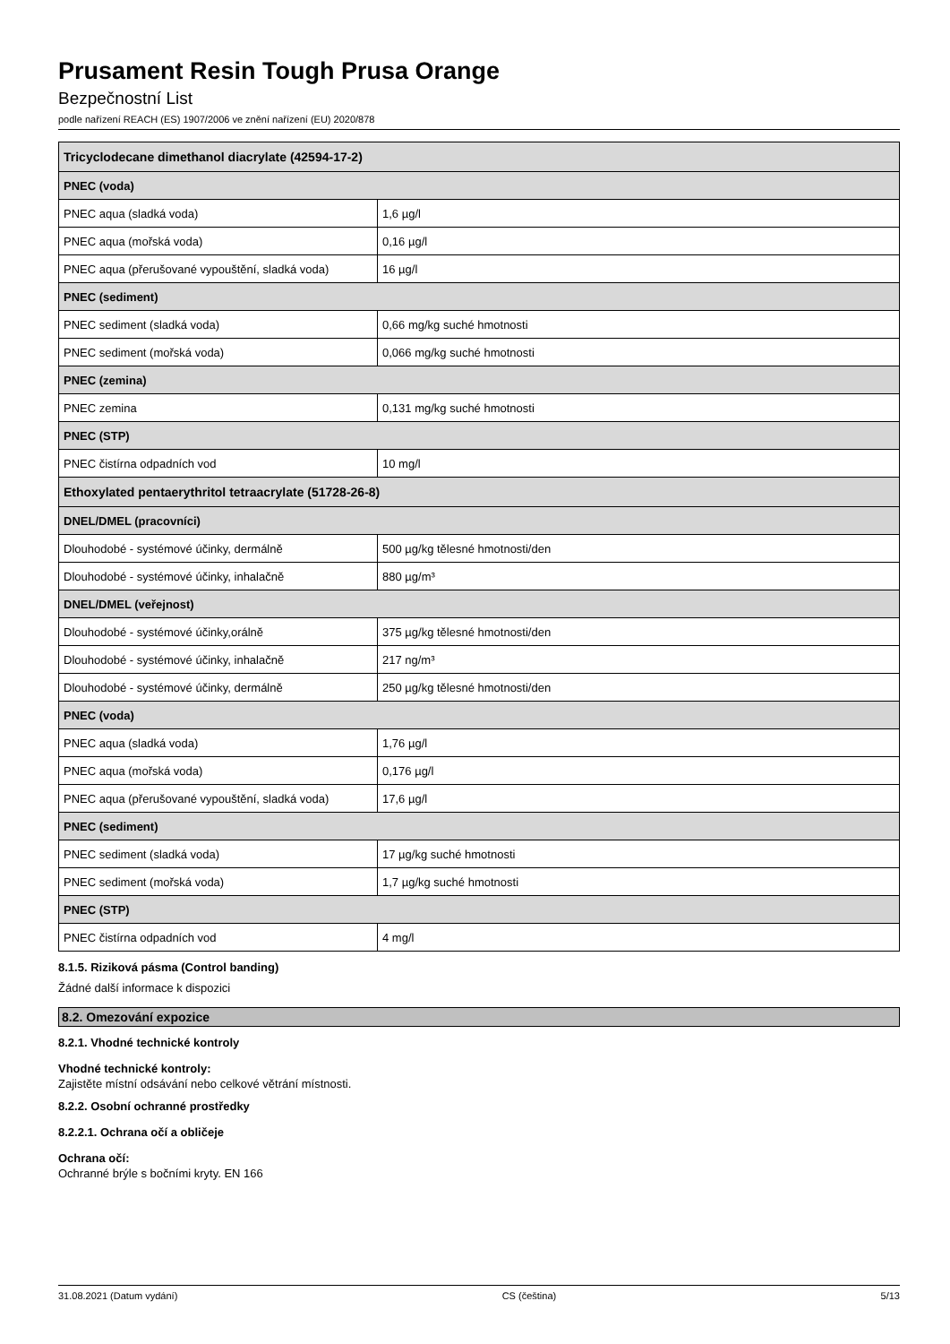Prusament Resin Tough Prusa Orange
Bezpečnostní List
podle nařízení REACH (ES) 1907/2006 ve znění nařízení (EU) 2020/878
| Tricyclodecane dimethanol diacrylate (42594-17-2) | |
| --- | --- |
| PNEC (voda) | |
| PNEC aqua (sladká voda) | 1,6 µg/l |
| PNEC aqua (mořská voda) | 0,16 µg/l |
| PNEC aqua (přerušované vypouštění, sladká voda) | 16 µg/l |
| PNEC (sediment) | |
| PNEC sediment (sladká voda) | 0,66 mg/kg suché hmotnosti |
| PNEC sediment (mořská voda) | 0,066 mg/kg suché hmotnosti |
| PNEC (zemina) | |
| PNEC zemina | 0,131 mg/kg suché hmotnosti |
| PNEC (STP) | |
| PNEC čistírna odpadních vod | 10 mg/l |
| Ethoxylated pentaerythritol tetraacrylate (51728-26-8) | |
| DNEL/DMEL (pracovníci) | |
| Dlouhodobé - systémové účinky, dermálně | 500 µg/kg tělesné hmotnosti/den |
| Dlouhodobé - systémové účinky, inhalačně | 880 µg/m³ |
| DNEL/DMEL (veřejnost) | |
| Dlouhodobé - systémové účinky,orálně | 375 µg/kg tělesné hmotnosti/den |
| Dlouhodobé - systémové účinky, inhalačně | 217 ng/m³ |
| Dlouhodobé - systémové účinky, dermálně | 250 µg/kg tělesné hmotnosti/den |
| PNEC (voda) | |
| PNEC aqua (sladká voda) | 1,76 µg/l |
| PNEC aqua (mořská voda) | 0,176 µg/l |
| PNEC aqua (přerušované vypouštění, sladká voda) | 17,6 µg/l |
| PNEC (sediment) | |
| PNEC sediment (sladká voda) | 17 µg/kg suché hmotnosti |
| PNEC sediment (mořská voda) | 1,7 µg/kg suché hmotnosti |
| PNEC (STP) | |
| PNEC čistírna odpadních vod | 4 mg/l |
8.1.5. Riziková pásma (Control banding)
Žádné další informace k dispozici
8.2. Omezování expozice
8.2.1. Vhodné technické kontroly
Vhodné technické kontroly:
Zajistěte místní odsávání nebo celkové větrání místnosti.
8.2.2. Osobní ochranné prostředky
8.2.2.1. Ochrana očí a obličeje
Ochrana očí:
Ochranné brýle s bočními kryty. EN 166
31.08.2021 (Datum vydání) CS (čeština) 5/13